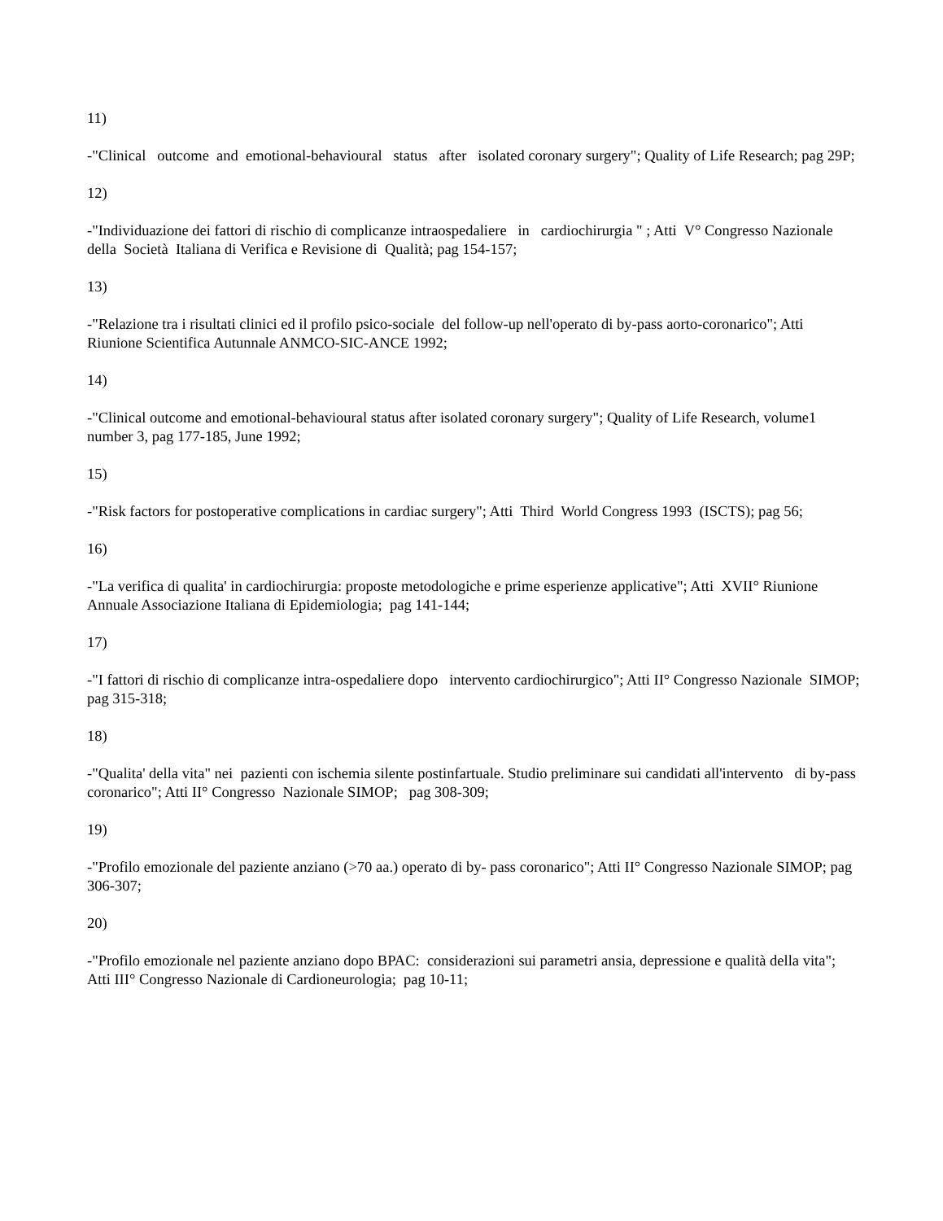11)
-"Clinical outcome and emotional-behavioural status after isolated coronary surgery"; Quality of Life Research; pag 29P;
12)
-"Individuazione dei fattori di rischio di complicanze intraospedaliere in cardiochirurgia " ; Atti V° Congresso Nazionale della Società Italiana di Verifica e Revisione di Qualità; pag 154-157;
13)
-"Relazione tra i risultati clinici ed il profilo psico-sociale del follow-up nell'operato di by-pass aorto-coronarico"; Atti Riunione Scientifica Autunnale ANMCO-SIC-ANCE 1992;
14)
-"Clinical outcome and emotional-behavioural status after isolated coronary surgery"; Quality of Life Research, volume1 number 3, pag 177-185, June 1992;
15)
-"Risk factors for postoperative complications in cardiac surgery"; Atti Third World Congress 1993 (ISCTS); pag 56;
16)
-"La verifica di qualita' in cardiochirurgia: proposte metodologiche e prime esperienze applicative"; Atti XVII° Riunione Annuale Associazione Italiana di Epidemiologia; pag 141-144;
17)
-"I fattori di rischio di complicanze intra-ospedaliere dopo intervento cardiochirurgico"; Atti II° Congresso Nazionale SIMOP; pag 315-318;
18)
-"Qualita' della vita" nei pazienti con ischemia silente postinfartuale. Studio preliminare sui candidati all'intervento di by-pass coronarico"; Atti II° Congresso Nazionale SIMOP; pag 308-309;
19)
-"Profilo emozionale del paziente anziano (>70 aa.) operato di by- pass coronarico"; Atti II° Congresso Nazionale SIMOP; pag 306-307;
20)
-"Profilo emozionale nel paziente anziano dopo BPAC: considerazioni sui parametri ansia, depressione e qualità della vita"; Atti III° Congresso Nazionale di Cardioneurologia; pag 10-11;